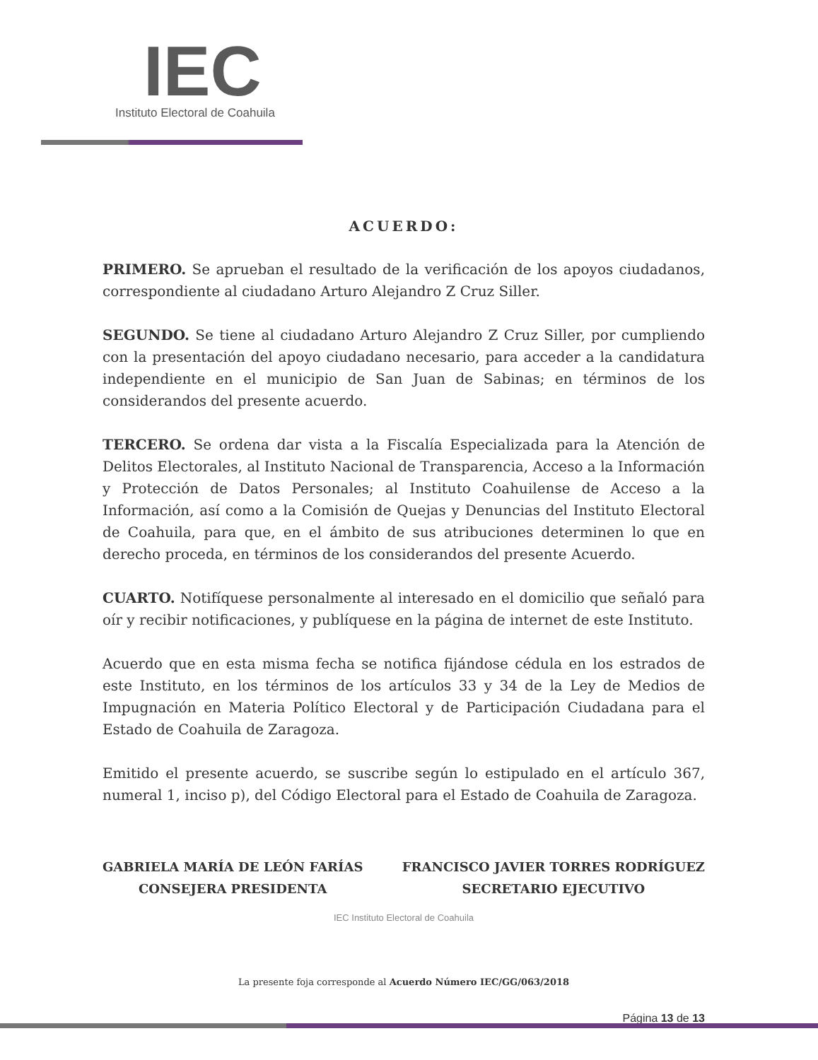IEC
Instituto Electoral de Coahuila
ACUERDO:
PRIMERO. Se aprueban el resultado de la verificación de los apoyos ciudadanos, correspondiente al ciudadano Arturo Alejandro Z Cruz Siller.
SEGUNDO. Se tiene al ciudadano Arturo Alejandro Z Cruz Siller, por cumpliendo con la presentación del apoyo ciudadano necesario, para acceder a la candidatura independiente en el municipio de San Juan de Sabinas; en términos de los considerandos del presente acuerdo.
TERCERO. Se ordena dar vista a la Fiscalía Especializada para la Atención de Delitos Electorales, al Instituto Nacional de Transparencia, Acceso a la Información y Protección de Datos Personales; al Instituto Coahuilense de Acceso a la Información, así como a la Comisión de Quejas y Denuncias del Instituto Electoral de Coahuila, para que, en el ámbito de sus atribuciones determinen lo que en derecho proceda, en términos de los considerandos del presente Acuerdo.
CUARTO. Notifíquese personalmente al interesado en el domicilio que señaló para oír y recibir notificaciones, y publíquese en la página de internet de este Instituto.
Acuerdo que en esta misma fecha se notifica fijándose cédula en los estrados de este Instituto, en los términos de los artículos 33 y 34 de la Ley de Medios de Impugnación en Materia Político Electoral y de Participación Ciudadana para el Estado de Coahuila de Zaragoza.
Emitido el presente acuerdo, se suscribe según lo estipulado en el artículo 367, numeral 1, inciso p), del Código Electoral para el Estado de Coahuila de Zaragoza.
GABRIELA MARÍA DE LEÓN FARÍAS
CONSEJERA PRESIDENTA
FRANCISCO JAVIER TORRES RODRÍGUEZ
SECRETARIO EJECUTIVO
IEC Instituto Electoral de Coahuila
La presente foja corresponde al Acuerdo Número IEC/GG/063/2018
Página 13 de 13